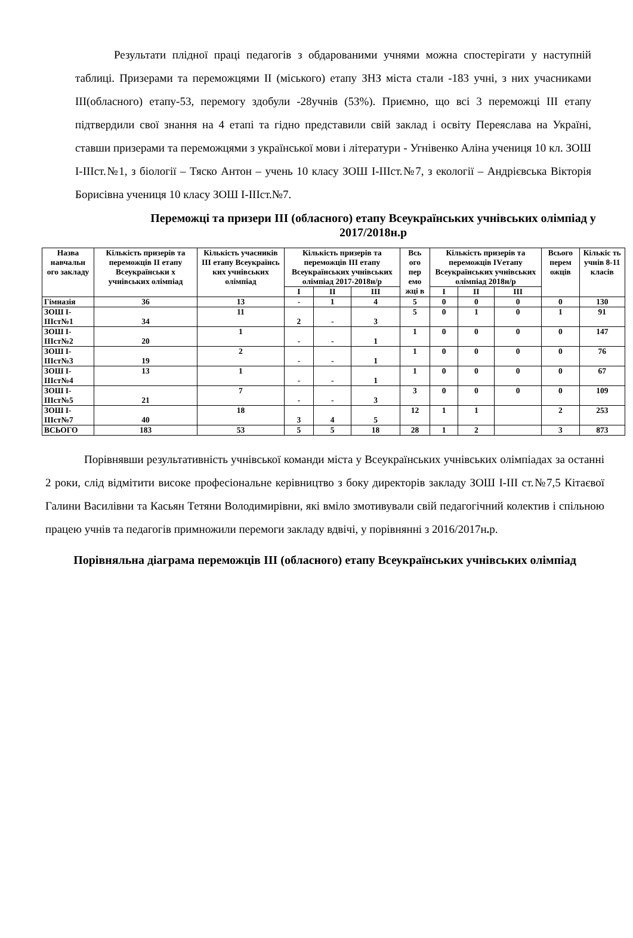Результати плідної праці педагогів з обдарованими учнями можна спостерігати у наступній таблиці. Призерами та переможцями ІІ (міського) етапу ЗНЗ міста стали -183 учні, з них учасниками ІІІ(обласного) етапу-53, перемогу здобули -28учнів (53%). Приємно, що всі 3 переможці ІІІ етапу підтвердили свої знання на 4 етапі та гідно представили свій заклад і освіту Переяслава на Україні, ставши призерами та переможцями з української мови і літератури - Угнівенко Аліна учениця 10 кл. ЗОШ І-ІІІст.№1, з біології – Тяско Антон – учень 10 класу ЗОШ І-ІІІст.№7, з екології – Андрієвська Вікторія Борисівна учениця 10 класу ЗОШ І-ІІІст.№7.
Переможці та призери ІІІ (обласного) етапу Всеукраїнських учнівських олімпіад у 2017/2018н.р
| Назва навчальн ого закладу | Кількість призерів та переможців ІІ етапу Всеукраїнськи х учнівських олімпіад | Кількість учасників ІІІ етапу Всеукраїнсь ких учнівських олімпіад | Кількість призерів та переможців ІІІ етапу Всеукраїнських учнівських олімпіад 2017-2018н/р | | | Вcь ого пер емо жці в | Кількість призерів та переможців IVетапу Всеукраїнських учнівських олімпіад 2018н/р | | | Всього перем ожців | Кількіс ть учнів 8-11 класів |
| --- | --- | --- | --- | --- | --- | --- | --- | --- | --- | --- | --- |
| | | | І | ІІ | ІІІ | | І | ІІ | ІІІ | | |
| Гімназія | 36 | 13 | - | 1 | 4 | 5 | 0 | 0 | 0 | 0 | 130 |
| ЗОШ І-ІІІст№1 | 34 | 11 | 2 | - | 3 | 5 | 0 | 1 | 0 | 1 | 91 |
| ЗОШ І-ІІІст№2 | 20 | 1 | - | - | 1 | 1 | 0 | 0 | 0 | 0 | 147 |
| ЗОШ І-ІІІст№3 | 19 | 2 | - | - | 1 | 1 | 0 | 0 | 0 | 0 | 76 |
| ЗОШ І-ІІІст№4 | 13 | 1 | - | - | 1 | 1 | 0 | 0 | 0 | 0 | 67 |
| ЗОШ І-ІІІст№5 | 21 | 7 | - | - | 3 | 3 | 0 | 0 | 0 | 0 | 109 |
| ЗОШ І-ІІІст№7 | 40 | 18 | 3 | 4 | 5 | 12 | 1 | 1 | | 2 | 253 |
| ВСЬОГО | 183 | 53 | 5 | 5 | 18 | 28 | 1 | 2 | | 3 | 873 |
Порівнявши результативність учнівської команди міста у Всеукраїнських учнівських олімпіадах за останні 2 роки, слід відмітити високе професіональне керівництво з боку директорів закладу ЗОШ І-ІІІ ст.№7,5 Кітаєвої Галини Василівни та Касьян Тетяни Володимирівни, які вміло змотивували свій педагогічний колектив і спільною працею учнів та педагогів примножили перемоги закладу вдвічі, у порівнянні з 2016/2017н. р.
Порівняльна діаграма переможців ІІІ (обласного) етапу Всеукраїнських учнівських олімпіад